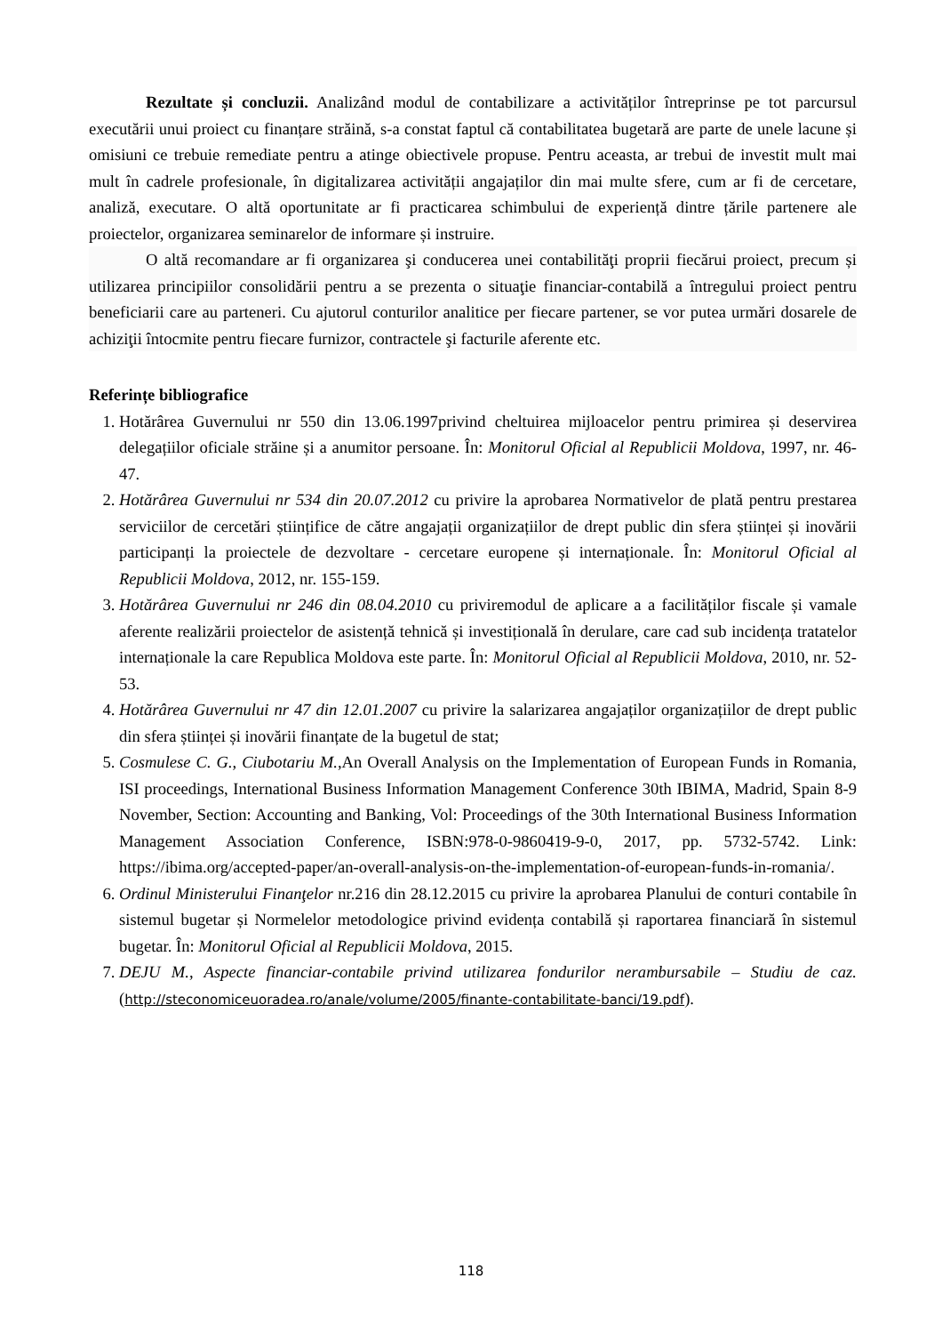Rezultate și concluzii. Analizând modul de contabilizare a activităților întreprinse pe tot parcursul executării unui proiect cu finanțare străină, s-a constat faptul că contabilitatea bugetară are parte de unele lacune și omisiuni ce trebuie remediate pentru a atinge obiectivele propuse. Pentru aceasta, ar trebui de investit mult mai mult în cadrele profesionale, în digitalizarea activității angajaților din mai multe sfere, cum ar fi de cercetare, analiză, executare. O altă oportunitate ar fi practicarea schimbului de experiență dintre țările partenere ale proiectelor, organizarea seminarelor de informare și instruire.
O altă recomandare ar fi organizarea şi conducerea unei contabilităţi proprii fiecărui proiect, precum și utilizarea principiilor consolidării pentru a se prezenta o situaţie financiar-contabilă a întregului proiect pentru beneficiarii care au parteneri. Cu ajutorul conturilor analitice per fiecare partener, se vor putea urmări dosarele de achiziţii întocmite pentru fiecare furnizor, contractele şi facturile aferente etc.
Referințe bibliografice
1. Hotărârea Guvernului nr 550 din 13.06.1997privind cheltuirea mijloacelor pentru primirea și deservirea delegațiilor oficiale străine și a anumitor persoane. În: Monitorul Oficial al Republicii Moldova, 1997, nr. 46-47.
2. Hotărârea Guvernului nr 534 din 20.07.2012 cu privire la aprobarea Normativelor de plată pentru prestarea serviciilor de cercetări științifice de către angajații organizațiilor de drept public din sfera științei și inovării participanți la proiectele de dezvoltare - cercetare europene și internaționale. În: Monitorul Oficial al Republicii Moldova, 2012, nr. 155-159.
3. Hotărârea Guvernului nr 246 din 08.04.2010 cu priviremodul de aplicare a a facilităților fiscale și vamale aferente realizării proiectelor de asistență tehnică și investițională în derulare, care cad sub incidența tratatelor internaționale la care Republica Moldova este parte. În: Monitorul Oficial al Republicii Moldova, 2010, nr. 52-53.
4. Hotărârea Guvernului nr 47 din 12.01.2007 cu privire la salarizarea angajaților organizațiilor de drept public din sfera științei și inovării finanțate de la bugetul de stat;
5. Cosmulese C. G., Ciubotariu M., An Overall Analysis on the Implementation of European Funds in Romania, ISI proceedings, International Business Information Management Conference 30th IBIMA, Madrid, Spain 8-9 November, Section: Accounting and Banking, Vol: Proceedings of the 30th International Business Information Management Association Conference, ISBN:978-0-9860419-9-0, 2017, pp. 5732-5742. Link: https://ibima.org/accepted-paper/an-overall-analysis-on-the-implementation-of-european-funds-in-romania/.
6. Ordinul Ministerului Finanţelor nr.216 din 28.12.2015 cu privire la aprobarea Planului de conturi contabile în sistemul bugetar și Normelelor metodologice privind evidența contabilă și raportarea financiară în sistemul bugetar. În: Monitorul Oficial al Republicii Moldova, 2015.
7. DEJU M., Aspecte financiar-contabile privind utilizarea fondurilor nerambursabile – Studiu de caz.(http://steconomiceuoradea.ro/anale/volume/2005/finante-contabilitate-banci/19.pdf).
118